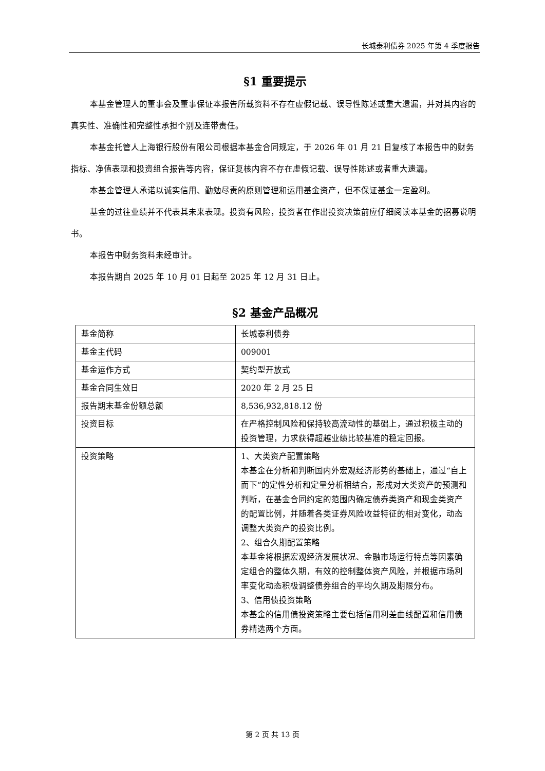长城泰利债券 2025 年第 4 季度报告
§1 重要提示
本基金管理人的董事会及董事保证本报告所载资料不存在虚假记载、误导性陈述或重大遗漏，并对其内容的真实性、准确性和完整性承担个别及连带责任。
本基金托管人上海银行股份有限公司根据本基金合同规定，于 2026 年 01 月 21 日复核了本报告中的财务指标、净值表现和投资组合报告等内容，保证复核内容不存在虚假记载、误导性陈述或者重大遗漏。
本基金管理人承诺以诚实信用、勤勉尽责的原则管理和运用基金资产，但不保证基金一定盈利。
基金的过往业绩并不代表其未来表现。投资有风险，投资者在作出投资决策前应仔细阅读本基金的招募说明书。
本报告中财务资料未经审计。
本报告期自 2025 年 10 月 01 日起至 2025 年 12 月 31 日止。
§2 基金产品概况
| 基金简称 | 长城泰利债券 |
| 基金主代码 | 009001 |
| 基金运作方式 | 契约型开放式 |
| 基金合同生效日 | 2020 年 2 月 25 日 |
| 报告期末基金份额总额 | 8,536,932,818.12 份 |
| 投资目标 | 在严格控制风险和保持较高流动性的基础上，通过积极主动的投资管理，力求获得超越业绩比较基准的稳定回报。 |
| 投资策略 | 1、大类资产配置策略 本基金在分析和判断国内外宏观经济形势的基础上，通过“自上而下”的定性分析和定量分析相结合，形成对大类资产的预测和判断，在基金合同约定的范围内确定债券类资产和现金类资产的配置比例，并随着各类证券风险收益特征的相对变化，动态调整大类资产的投资比例。 2、组合久期配置策略 本基金将根据宏观经济发展状况、金融市场运行特点等因素确定组合的整体久期，有效的控制整体资产风险，并根据市场利率变化动态积极调整债券组合的平均久期及期限分布。 3、信用债投资策略 本基金的信用债投资策略主要包括信用利差曲线配置和信用债券精选两个方面。 |
第 2 页 共 13 页